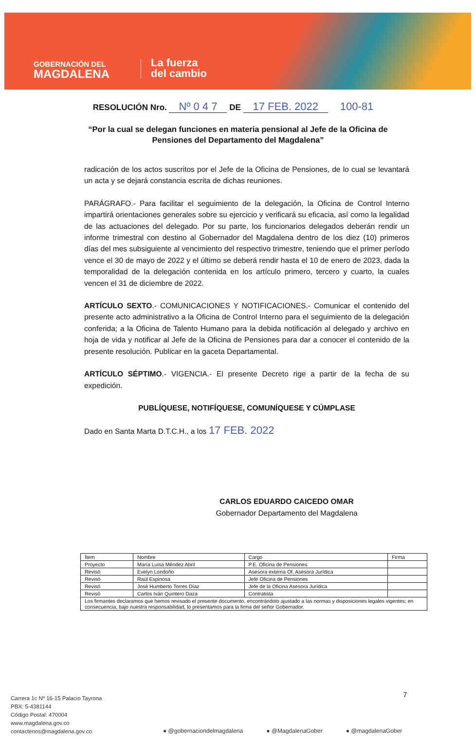GOBERNACIÓN DEL
MAGDALENA
La fuerza
del cambio
RESOLUCIÓN Nro. Nº 0 4 7 DE 17 FEB. 2022 100-81
“Por la cual se delegan funciones en materia pensional al Jefe de la Oficina de Pensiones del Departamento del Magdalena”
radicación de los actos suscritos por el Jefe de la Oficina de Pensiones, de lo cual se levantará un acta y se dejará constancia escrita de dichas reuniones.
PARÁGRAFO.- Para facilitar el seguimiento de la delegación, la Oficina de Control Interno impartirá orientaciones generales sobre su ejercicio y verificará su eficacia, así como la legalidad de las actuaciones del delegado. Por su parte, los funcionarios delegados deberán rendir un informe trimestral con destino al Gobernador del Magdalena dentro de los diez (10) primeros días del mes subsiguiente al vencimiento del respectivo trimestre, teniendo que el primer período vence el 30 de mayo de 2022 y el último se deberá rendir hasta el 10 de enero de 2023, dada la temporalidad de la delegación contenida en los artículo primero, tercero y cuarto, la cuales vencen el 31 de diciembre de 2022.
ARTÍCULO SEXTO.- COMUNICACIONES Y NOTIFICACIONES.- Comunicar el contenido del presente acto administrativo a la Oficina de Control Interno para el seguimiento de la delegación conferida; a la Oficina de Talento Humano para la debida notificación al delegado y archivo en hoja de vida y notificar al Jefe de la Oficina de Pensiones para dar a conocer el contenido de la presente resolución. Publicar en la gaceta Departamental.
ARTÍCULO SÉPTIMO.- VIGENCIA.- El presente Decreto rige a partir de la fecha de su expedición.
PUBLÍQUESE, NOTIFÍQUESE, COMUNÍQUESE Y CÚMPLASE
Dado en Santa Marta D.T.C.H., a los 17 FEB. 2022
CARLOS EDUARDO CAICEDO OMAR
Gobernador Departamento del Magdalena
| Ítem | Nombre | Cargo | Firma |
| --- | --- | --- | --- |
| Proyecto | María Luisa Méndez Abril | P.E. Oficina de Pensiones | |
| Revisó | Evelyn Londoño | Asesora externa Of. Asesora Jurídica | |
| Revisó | Raúl Espinosa | Jefe Oficina de Pensiones | |
| Revisó | José Humberto Torres Díaz | Jefe de la Oficina Asesora Jurídica | |
| Revisó | Carlos Iván Quintero Daza | Contratista | |
| Los firmantes declaramos que hemos revisado el presente documento, encontrándolo ajustado a las normas y disposiciones legales vigentes; en consecuencia, bajo nuestra responsabilidad, lo presentamos para la firma del señor Gobernador. | | | |
7
Carrera 1c Nº 16-15 Palacio Tayrona
PBX: 5-4381144
Código Postal: 470004
www.magdalena.gov.co
contactenos@magdalena.gov.co
● @gobernaciondelmagdalena ● @MagdalenaGober ● @magdalenaGober